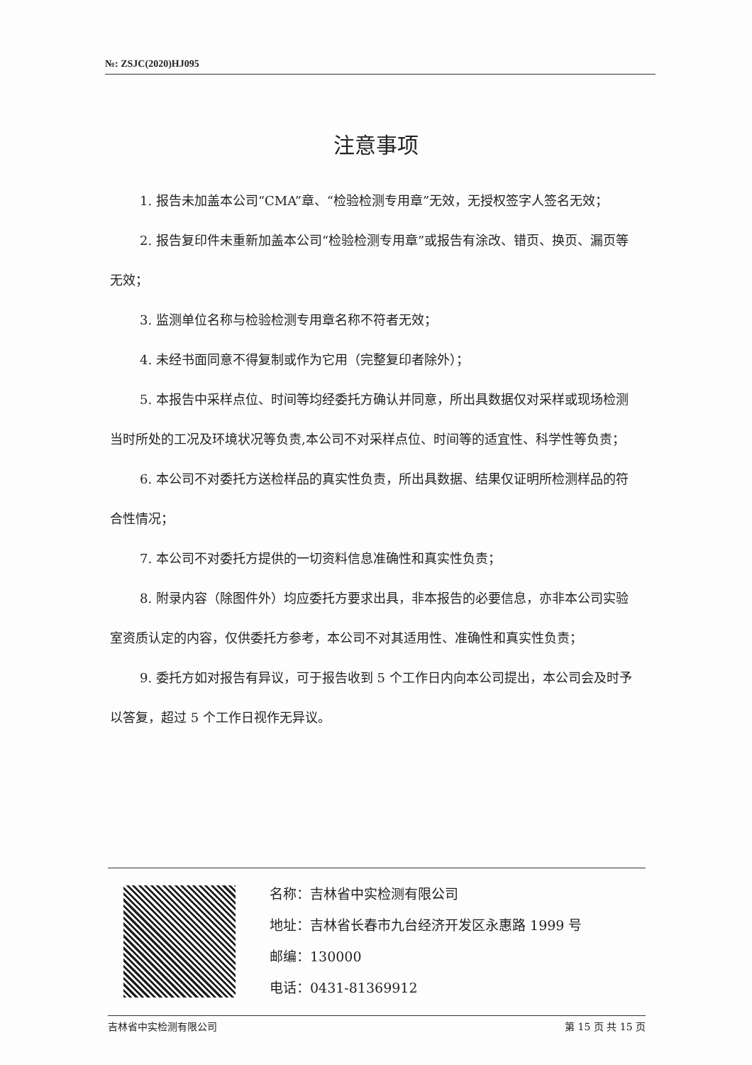№: ZSJC(2020)HJ095
注意事项
1. 报告未加盖本公司“CMA”章、“检验检测专用章”无效，无授权签字人签名无效；
2. 报告复印件未重新加盖本公司“检验检测专用章”或报告有涂改、错页、换页、漏页等无效；
3. 监测单位名称与检验检测专用章名称不符者无效；
4. 未经书面同意不得复制或作为它用（完整复印者除外）；
5. 本报告中采样点位、时间等均经委托方确认并同意，所出具数据仅对采样或现场检测当时所处的工况及环境状况等负责,本公司不对采样点位、时间等的适宜性、科学性等负责；
6. 本公司不对委托方送检样品的真实性负责，所出具数据、结果仅证明所检测样品的符合性情况；
7. 本公司不对委托方提供的一切资料信息准确性和真实性负责；
8. 附录内容（除图件外）均应委托方要求出具，非本报告的必要信息，亦非本公司实验室资质认定的内容，仅供委托方参考，本公司不对其适用性、准确性和真实性负责；
9. 委托方如对报告有异议，可于报告收到 5 个工作日内向本公司提出，本公司会及时予以答复，超过 5 个工作日视作无异议。
名称：吉林省中实检测有限公司
地址：吉林省长春市九台经济开发区永惠路 1999 号
邮编：130000
电话：0431-81369912
吉林省中实检测有限公司 第 15 页 共 15 页